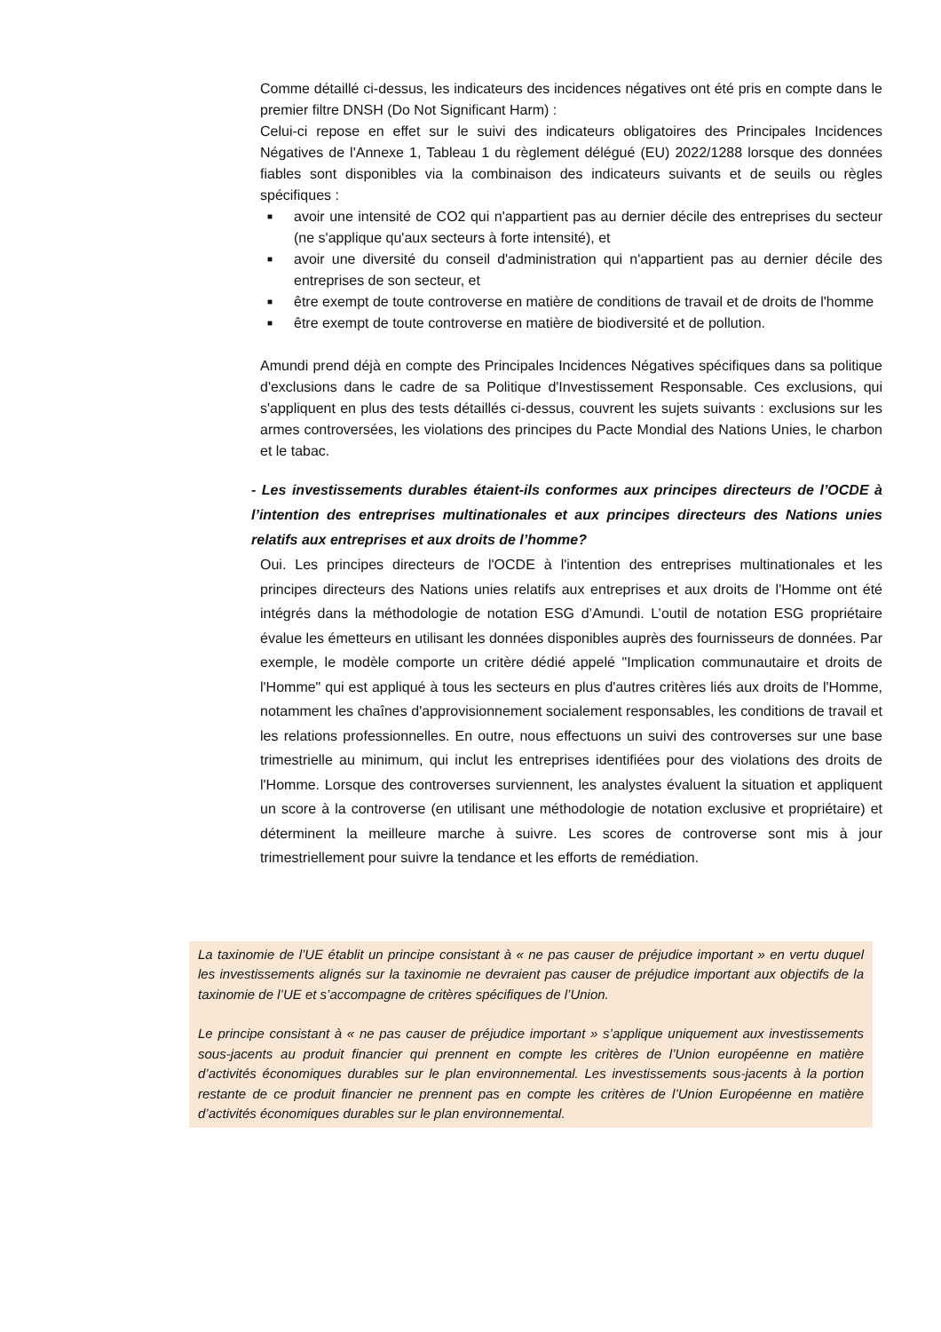Comme détaillé ci-dessus, les indicateurs des incidences négatives ont été pris en compte dans le premier filtre DNSH (Do Not Significant Harm) :
Celui-ci repose en effet sur le suivi des indicateurs obligatoires des Principales Incidences Négatives de l'Annexe 1, Tableau 1 du règlement délégué (EU) 2022/1288 lorsque des données fiables sont disponibles via la combinaison des indicateurs suivants et de seuils ou règles spécifiques :
■ avoir une intensité de CO2 qui n'appartient pas au dernier décile des entreprises du secteur (ne s'applique qu'aux secteurs à forte intensité), et
■ avoir une diversité du conseil d'administration qui n'appartient pas au dernier décile des entreprises de son secteur, et
■ être exempt de toute controverse en matière de conditions de travail et de droits de l'homme
■ être exempt de toute controverse en matière de biodiversité et de pollution.
Amundi prend déjà en compte des Principales Incidences Négatives spécifiques dans sa politique d'exclusions dans le cadre de sa Politique d'Investissement Responsable. Ces exclusions, qui s'appliquent en plus des tests détaillés ci-dessus, couvrent les sujets suivants : exclusions sur les armes controversées, les violations des principes du Pacte Mondial des Nations Unies, le charbon et le tabac.
- Les investissements durables étaient-ils conformes aux principes directeurs de l’OCDE à l’intention des entreprises multinationales et aux principes directeurs des Nations unies relatifs aux entreprises et aux droits de l’homme?
Oui. Les principes directeurs de l'OCDE à l'intention des entreprises multinationales et les principes directeurs des Nations unies relatifs aux entreprises et aux droits de l'Homme ont été intégrés dans la méthodologie de notation ESG d’Amundi. L’outil de notation ESG propriétaire évalue les émetteurs en utilisant les données disponibles auprès des fournisseurs de données. Par exemple, le modèle comporte un critère dédié appelé "Implication communautaire et droits de l'Homme" qui est appliqué à tous les secteurs en plus d'autres critères liés aux droits de l'Homme, notamment les chaînes d'approvisionnement socialement responsables, les conditions de travail et les relations professionnelles. En outre, nous effectuons un suivi des controverses sur une base trimestrielle au minimum, qui inclut les entreprises identifiées pour des violations des droits de l'Homme. Lorsque des controverses surviennent, les analystes évaluent la situation et appliquent un score à la controverse (en utilisant une méthodologie de notation exclusive et propriétaire) et déterminent la meilleure marche à suivre. Les scores de controverse sont mis à jour trimestriellement pour suivre la tendance et les efforts de remédiation.
La taxinomie de l’UE établit un principe consistant à « ne pas causer de préjudice important » en vertu duquel les investissements alignés sur la taxinomie ne devraient pas causer de préjudice important aux objectifs de la taxinomie de l’UE et s’accompagne de critères spécifiques de l’Union.
Le principe consistant à « ne pas causer de préjudice important » s’applique uniquement aux investissements sous-jacents au produit financier qui prennent en compte les critères de l’Union européenne en matière d’activités économiques durables sur le plan environnemental. Les investissements sous-jacents à la portion restante de ce produit financier ne prennent pas en compte les critères de l’Union Européenne en matière d’activités économiques durables sur le plan environnemental.